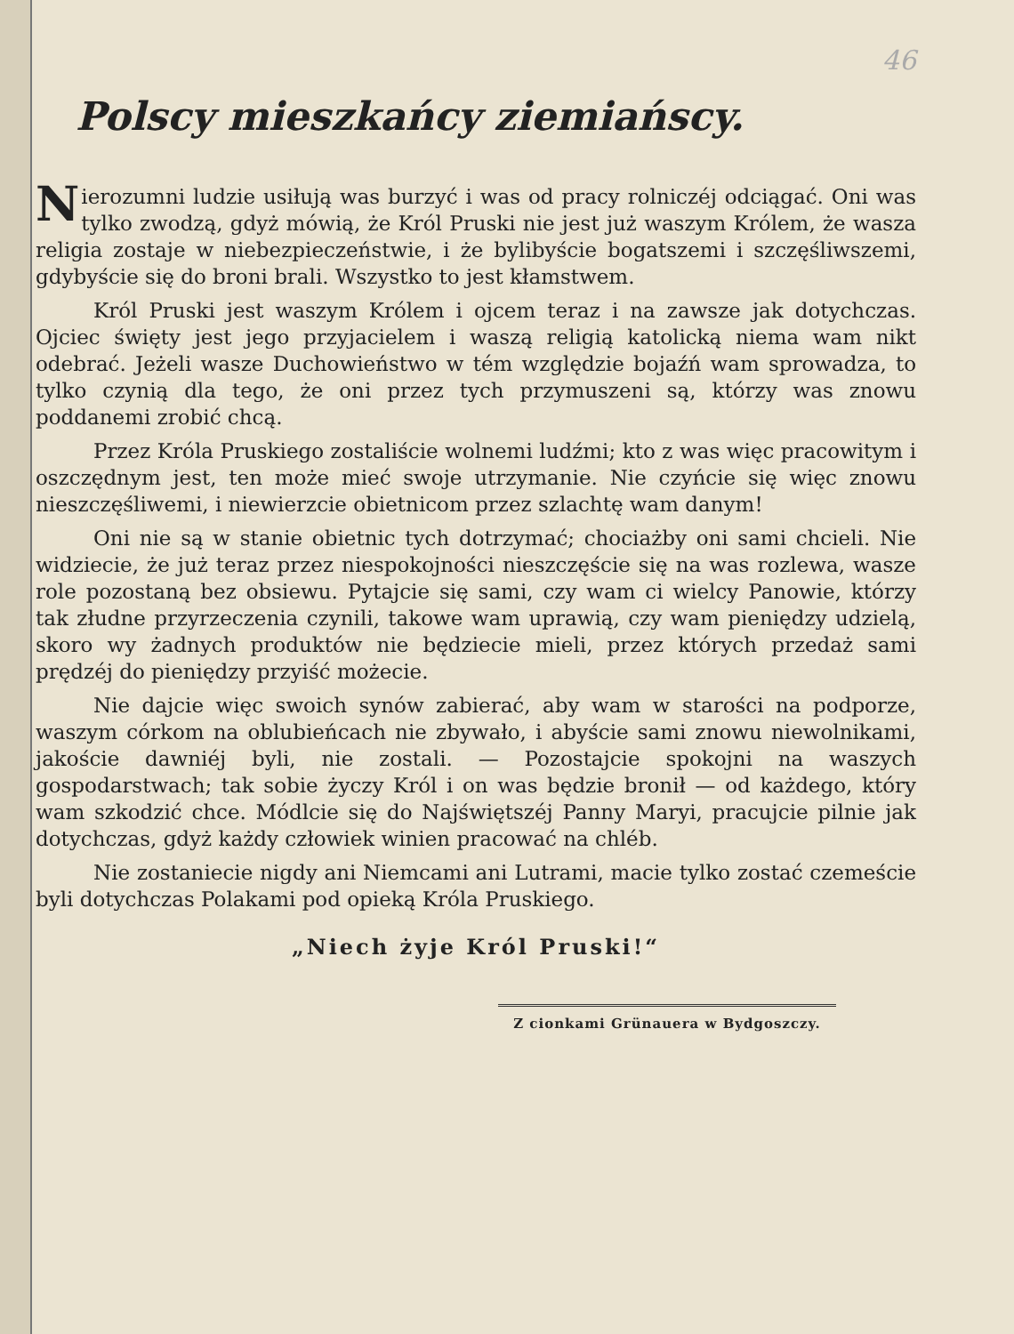46
Polscy mieszkańcy ziemiańscy.
Nierozumni ludzie usiłują was burzyć i was od pracy rolniczéj odciągać. Oni was tylko zwodzą, gdyż mówią, że Król Pruski nie jest już waszym Królem, że wasza religia zostaje w niebezpieczeństwie, i że bylibyście bogatszemi i szczęśliwszemi, gdybyście się do broni brali. Wszystko to jest kłamstwem.
Król Pruski jest waszym Królem i ojcem teraz i na zawsze jak dotychczas. Ojciec święty jest jego przyjacielem i waszą religią katolicką niema wam nikt odebrać. Jeżeli wasze Duchowieństwo w tém względzie bojaźń wam sprowadza, to tylko czynią dla tego, że oni przez tych przymuszeni są, którzy was znowu poddanemi zrobić chcą.
Przez Króla Pruskiego zostaliście wolnemi ludźmi; kto z was więc pracowitym i oszczędnym jest, ten może mieć swoje utrzymanie. Nie czyńcie się więc znowu nieszczęśliwemi, i niewierzcie obietnicom przez szlachtę wam danym!
Oni nie są w stanie obietnic tych dotrzymać; chociażby oni sami chcieli. Nie widziecie, że już teraz przez niespokojności nieszczęście się na was rozlewa, wasze role pozostaną bez obsiewu. Pytajcie się sami, czy wam ci wielcy Panowie, którzy tak złudne przyrzeczenia czynili, takowe wam uprawią, czy wam pieniędzy udzielą, skoro wy żadnych produktów nie będziecie mieli, przez których przedaż sami prędzéj do pieniędzy przyiść możecie.
Nie dajcie więc swoich synów zabierać, aby wam w starości na podporze, waszym córkom na oblubieńcach nie zbywało, i abyście sami znowu niewolnikami, jakoście dawniéj byli, nie zostali. — Pozostajcie spokojni na waszych gospodarstwach; tak sobie życzy Król i on was będzie bronił — od każdego, który wam szkodzić chce. Módlcie się do Najświętszéj Panny Maryi, pracujcie pilnie jak dotychczas, gdyż każdy człowiek winien pracować na chléb.
Nie zostaniecie nigdy ani Niemcami ani Lutrami, macie tylko zostać czemeście byli dotychczas Polakami pod opieką Króla Pruskiego.
„Niech żyje Król Pruski!“
Z cionkami Grünauera w Bydgoszczy.